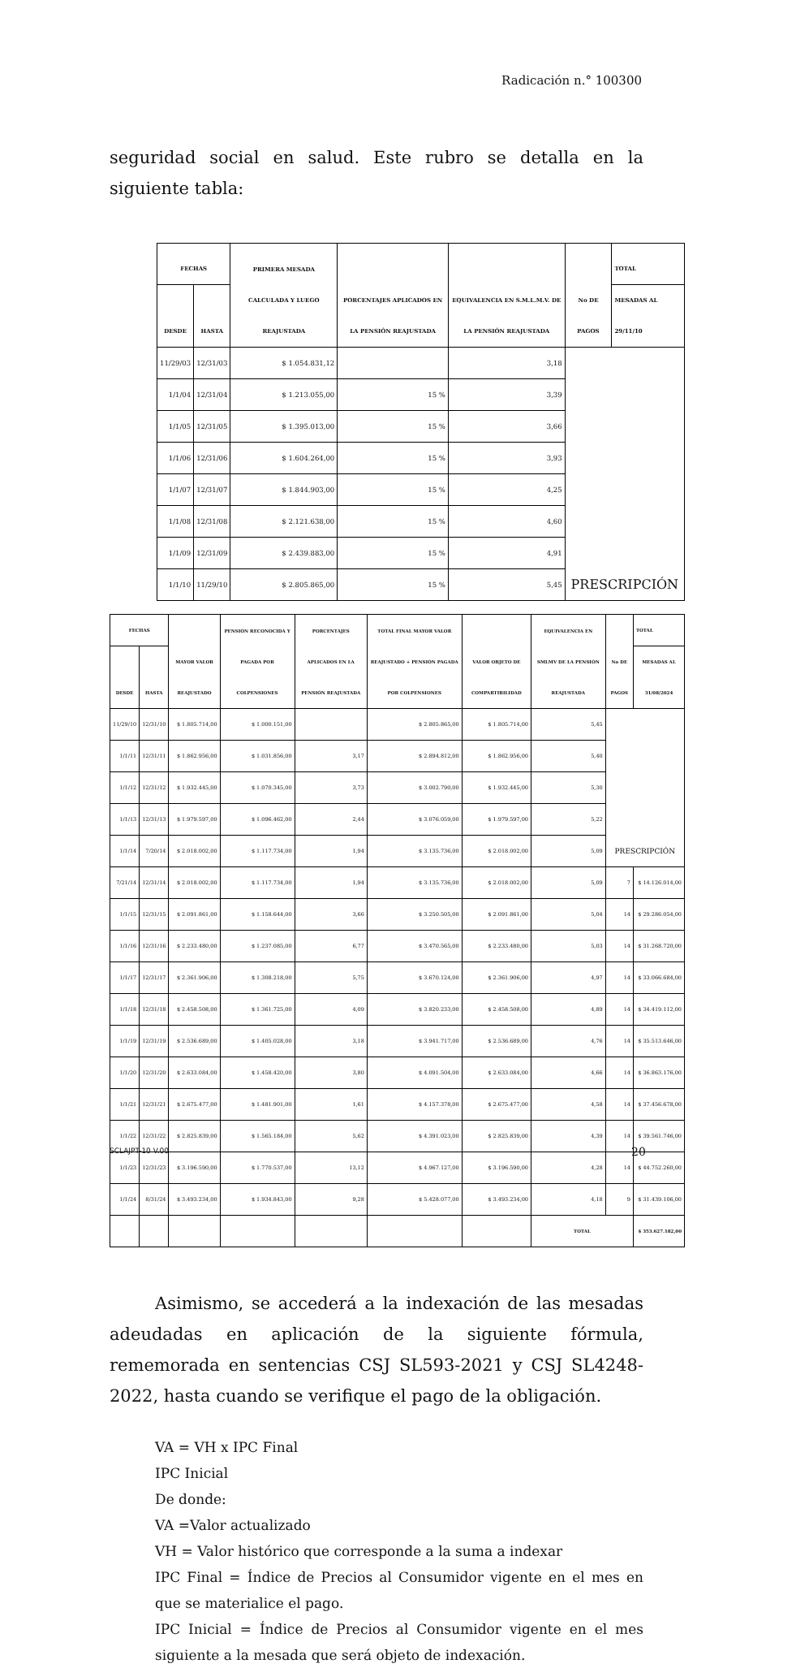Radicación n.° 100300
seguridad social en salud. Este rubro se detalla en la siguiente tabla:
| FECHAS | | PRIMERA MESADA CALCULADA Y LUEGO REAJUSTADA | PORCENTAJES APLICADOS EN LA PENSIÓN REAJUSTADA | EQUIVALENCIA EN S.M.L.M.V. DE LA PENSIÓN REAJUSTADA | No DE PAGOS | TOTAL |
| --- | --- | --- | --- | --- | --- | --- |
| DESDE | HASTA | | | | | MESADAS AL 29/11/10 |
| 11/29/03 | 12/31/03 | $ 1.054.831,12 | | 3,18 | PRESCRIPCIÓN | |
| 1/1/04 | 12/31/04 | $ 1.213.055,00 | 15 % | 3,39 | | |
| 1/1/05 | 12/31/05 | $ 1.395.013,00 | 15 % | 3,66 | | |
| 1/1/06 | 12/31/06 | $ 1.604.264,00 | 15 % | 3,93 | | |
| 1/1/07 | 12/31/07 | $ 1.844.903,00 | 15 % | 4,25 | | |
| 1/1/08 | 12/31/08 | $ 2.121.638,00 | 15 % | 4,60 | | |
| 1/1/09 | 12/31/09 | $ 2.439.883,00 | 15 % | 4,91 | | |
| 1/1/10 | 11/29/10 | $ 2.805.865,00 | 15 % | 5,45 | | |
| FECHAS | | MAYOR VALOR REAJUSTADO | PENSIÓN RECONOCIDA Y PAGADA POR COLPENSIONES | PORCENTAJES APLICADOS EN LA PENSIÓN REAJUSTADA | TOTAL FINAL MAYOR VALOR REAJUSTADO + PENSIÓN PAGADA POR COLPENSIONES | VALOR OBJETO DE COMPARTIBILIDAD | EQUIVALENCIA EN SMLMV DE LA PENSIÓN REAJUSTADA | No DE PAGOS | TOTAL |
| --- | --- | --- | --- | --- | --- | --- | --- | --- | --- |
| DESDE | HASTA | | | | | | | | MESADAS AL 31/08/2024 |
| 11/29/10 | 12/31/10 | $ 1.805.714,00 | $ 1.000.151,00 | | $ 2.805.865,00 | $ 1.805.714,00 | 5,45 | PRESCRIPCIÓN | |
| 1/1/11 | 12/31/11 | $ 1.862.956,00 | $ 1.031.856,00 | 3,17 | $ 2.894.812,00 | $ 1.862.956,00 | 5,40 | | |
| 1/1/12 | 12/31/12 | $ 1.932.445,00 | $ 1.070.345,00 | 3,73 | $ 3.002.790,00 | $ 1.932.445,00 | 5,30 | | |
| 1/1/13 | 12/31/13 | $ 1.979.597,00 | $ 1.096.462,00 | 2,44 | $ 3.076.059,00 | $ 1.979.597,00 | 5,22 | | |
| 1/1/14 | 7/20/14 | $ 2.018.002,00 | $ 1.117.734,00 | 1,94 | $ 3.135.736,00 | $ 2.018.002,00 | 5,09 | | |
| 7/21/14 | 12/31/14 | $ 2.018.002,00 | $ 1.117.734,00 | 1,94 | $ 3.135.736,00 | $ 2.018.002,00 | 5,09 | 7 | $ 14.126.014,00 |
| 1/1/15 | 12/31/15 | $ 2.091.861,00 | $ 1.158.644,00 | 3,66 | $ 3.250.505,00 | $ 2.091.861,00 | 5,04 | 14 | $ 29.286.054,00 |
| 1/1/16 | 12/31/16 | $ 2.233.480,00 | $ 1.237.085,00 | 6,77 | $ 3.470.565,00 | $ 2.233.480,00 | 5,03 | 14 | $ 31.268.720,00 |
| 1/1/17 | 12/31/17 | $ 2.361.906,00 | $ 1.308.218,00 | 5,75 | $ 3.670.124,00 | $ 2.361.906,00 | 4,97 | 14 | $ 33.066.684,00 |
| 1/1/18 | 12/31/18 | $ 2.458.508,00 | $ 1.361.725,00 | 4,09 | $ 3.820.233,00 | $ 2.458.508,00 | 4,89 | 14 | $ 34.419.112,00 |
| 1/1/19 | 12/31/19 | $ 2.536.689,00 | $ 1.405.028,00 | 3,18 | $ 3.941.717,00 | $ 2.536.689,00 | 4,76 | 14 | $ 35.513.646,00 |
| 1/1/20 | 12/31/20 | $ 2.633.084,00 | $ 1.458.420,00 | 3,80 | $ 4.091.504,00 | $ 2.633.084,00 | 4,66 | 14 | $ 36.863.176,00 |
| 1/1/21 | 12/31/21 | $ 2.675.477,00 | $ 1.481.901,00 | 1,61 | $ 4.157.378,00 | $ 2.675.477,00 | 4,58 | 14 | $ 37.456.678,00 |
| 1/1/22 | 12/31/22 | $ 2.825.839,00 | $ 1.565.184,00 | 5,62 | $ 4.391.023,00 | $ 2.825.839,00 | 4,39 | 14 | $ 39.561.746,00 |
| 1/1/23 | 12/31/23 | $ 3.196.590,00 | $ 1.770.537,00 | 13,12 | $ 4.967.127,00 | $ 3.196.590,00 | 4,28 | 14 | $ 44.752.260,00 |
| 1/1/24 | 8/31/24 | $ 3.493.234,00 | $ 1.934.843,00 | 9,28 | $ 5.428.077,00 | $ 3.493.234,00 | 4,18 | 9 | $ 31.439.106,00 |
| | | | | | | | TOTAL | | $ 353.627.182,00 |
Asimismo, se accederá a la indexación de las mesadas adeudadas en aplicación de la siguiente fórmula, rememorada en sentencias CSJ SL593-2021 y CSJ SL4248-2022, hasta cuando se verifique el pago de la obligación.
VA = VH x IPC Final
IPC Inicial
De donde:
VA =Valor actualizado
VH = Valor histórico que corresponde a la suma a indexar
IPC Final = Índice de Precios al Consumidor vigente en el mes en que se materialice el pago.
IPC Inicial = Índice de Precios al Consumidor vigente en el mes siguiente a la mesada que será objeto de indexación.
SCLAJPT-10 V.00 20